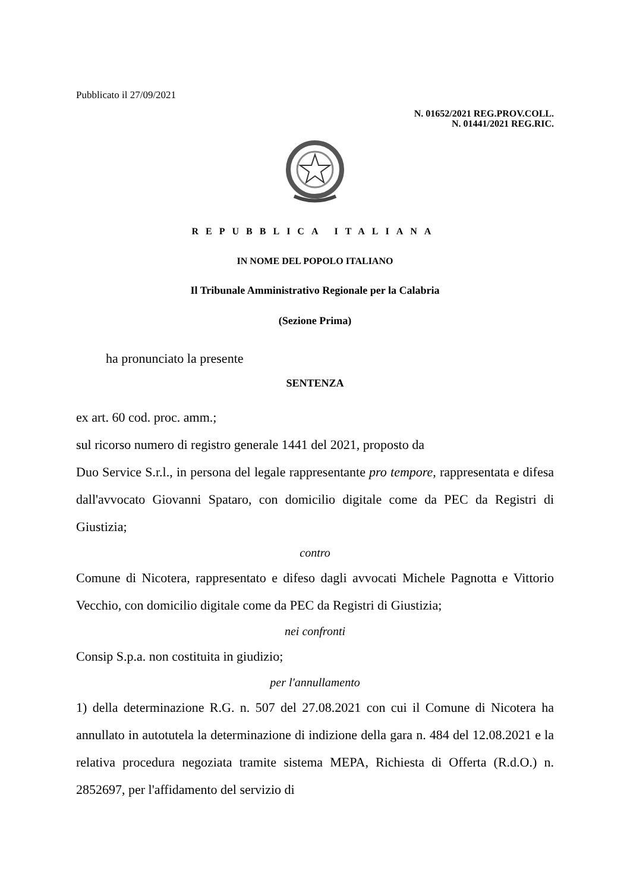Pubblicato il 27/09/2021
N. 01652/2021 REG.PROV.COLL.
N. 01441/2021 REG.RIC.
REPUBBLICA ITALIANA
IN NOME DEL POPOLO ITALIANO
Il Tribunale Amministrativo Regionale per la Calabria
(Sezione Prima)
ha pronunciato la presente
SENTENZA
ex art. 60 cod. proc. amm.;
sul ricorso numero di registro generale 1441 del 2021, proposto da
Duo Service S.r.l., in persona del legale rappresentante pro tempore, rappresentata e difesa dall'avvocato Giovanni Spataro, con domicilio digitale come da PEC da Registri di Giustizia;
contro
Comune di Nicotera, rappresentato e difeso dagli avvocati Michele Pagnotta e Vittorio Vecchio, con domicilio digitale come da PEC da Registri di Giustizia;
nei confronti
Consip S.p.a. non costituita in giudizio;
per l'annullamento
1) della determinazione R.G. n. 507 del 27.08.2021 con cui il Comune di Nicotera ha annullato in autotutela la determinazione di indizione della gara n. 484 del 12.08.2021 e la relativa procedura negoziata tramite sistema MEPA, Richiesta di Offerta (R.d.O.) n. 2852697, per l'affidamento del servizio di